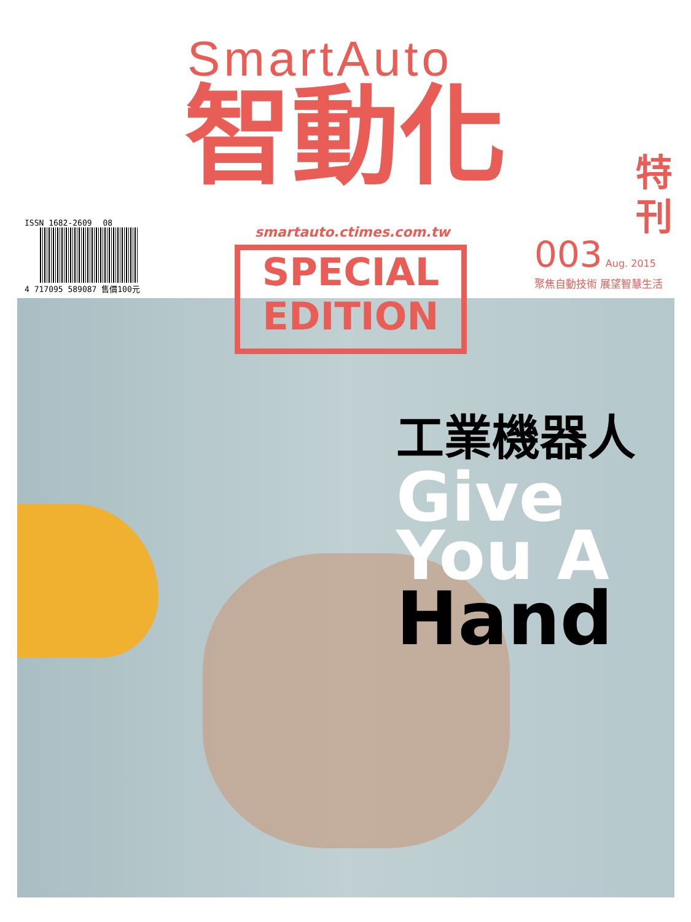SmartAuto
智動化
ISSN 1682-2609 08
4 717095 589087 售價100元
smartauto.ctimes.com.tw
特 刊
003 Aug. 2015
聚焦自動技術 展望智慧生活
SPECIAL
EDITION
工業機器人
Give
You A
Hand